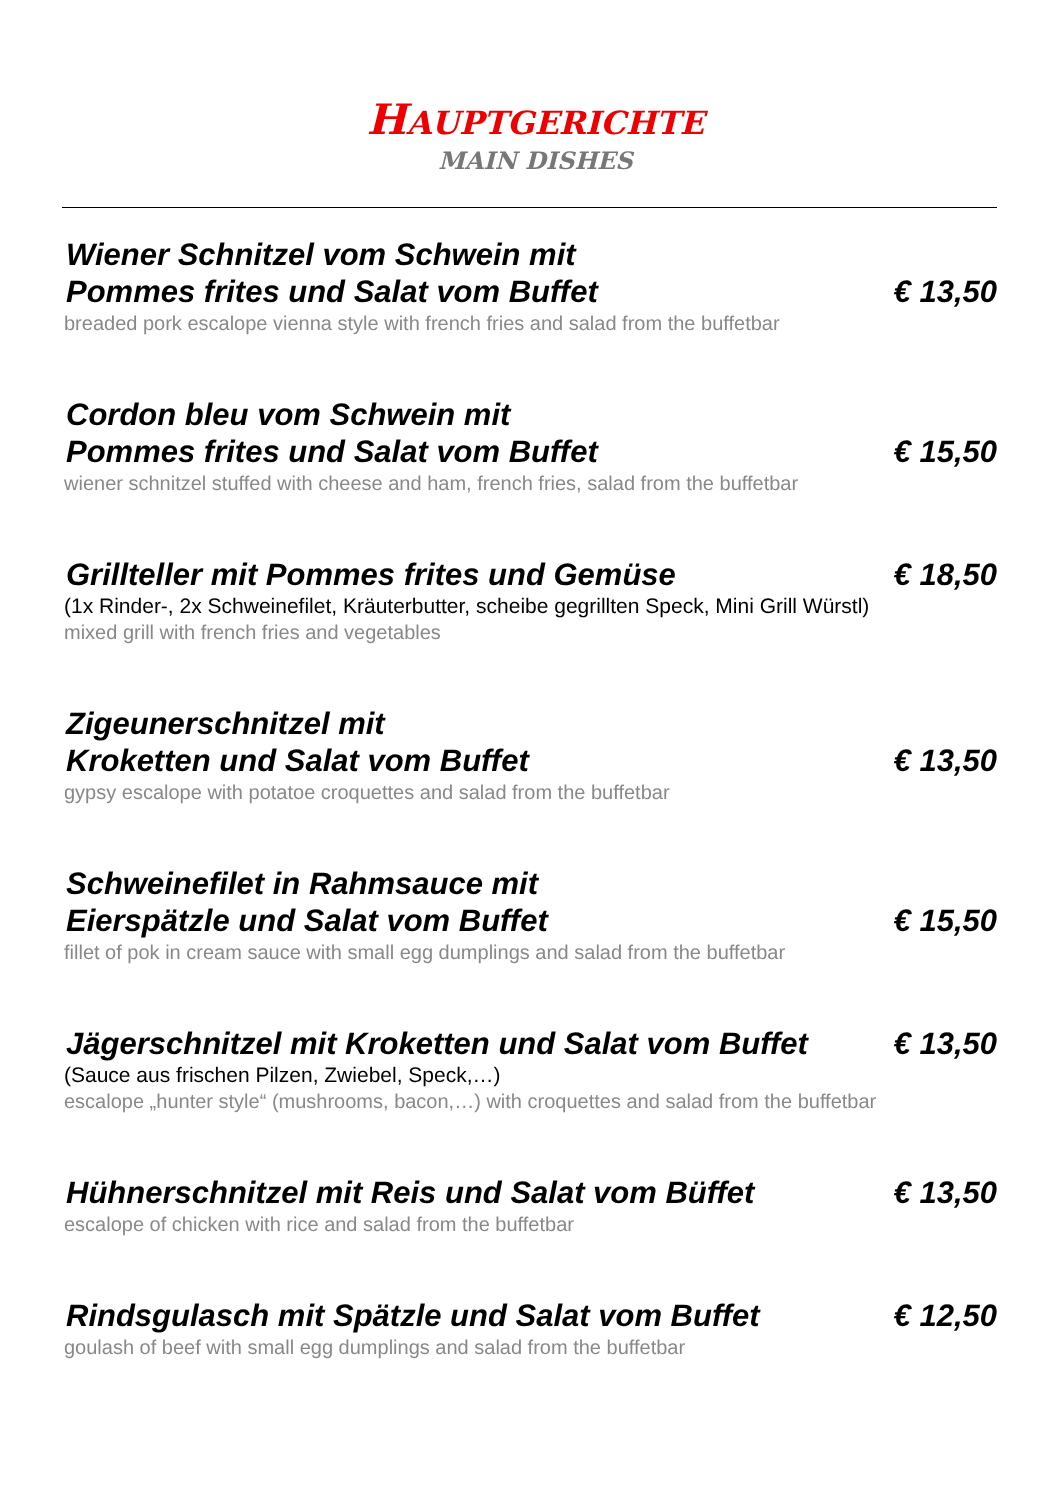HAUPTGERICHTE
MAIN DISHES
Wiener Schnitzel vom Schwein mit
Pommes frites und Salat vom Buffet € 13,50
breaded pork escalope vienna style with french fries and salad from the buffetbar
Cordon bleu vom Schwein mit
Pommes frites und Salat vom Buffet € 15,50
wiener schnitzel stuffed with cheese and ham, french fries, salad from the buffetbar
Grillteller mit Pommes frites und Gemüse € 18,50
(1x Rinder-, 2x Schweinefilet, Kräuterbutter, scheibe gegrillten Speck, Mini Grill Würstl)
mixed grill with french fries and vegetables
Zigeunerschnitzel mit
Kroketten und Salat vom Buffet € 13,50
gypsy escalope with potatoe croquettes and salad from the buffetbar
Schweinefilet in Rahmsauce mit
Eierspätzle und Salat vom Buffet € 15,50
fillet of pok in cream sauce with small egg dumplings and salad from the buffetbar
Jägerschnitzel mit Kroketten und Salat vom Buffet € 13,50
(Sauce aus frischen Pilzen, Zwiebel, Speck,…)
escalope „hunter style“ (mushrooms, bacon,…) with croquettes and salad from the buffetbar
Hühnerschnitzel mit Reis und Salat vom Büffet € 13,50
escalope of chicken with rice and salad from the buffetbar
Rindsgulasch mit Spätzle und Salat vom Buffet € 12,50
goulash of beef with small egg dumplings and salad from the buffetbar